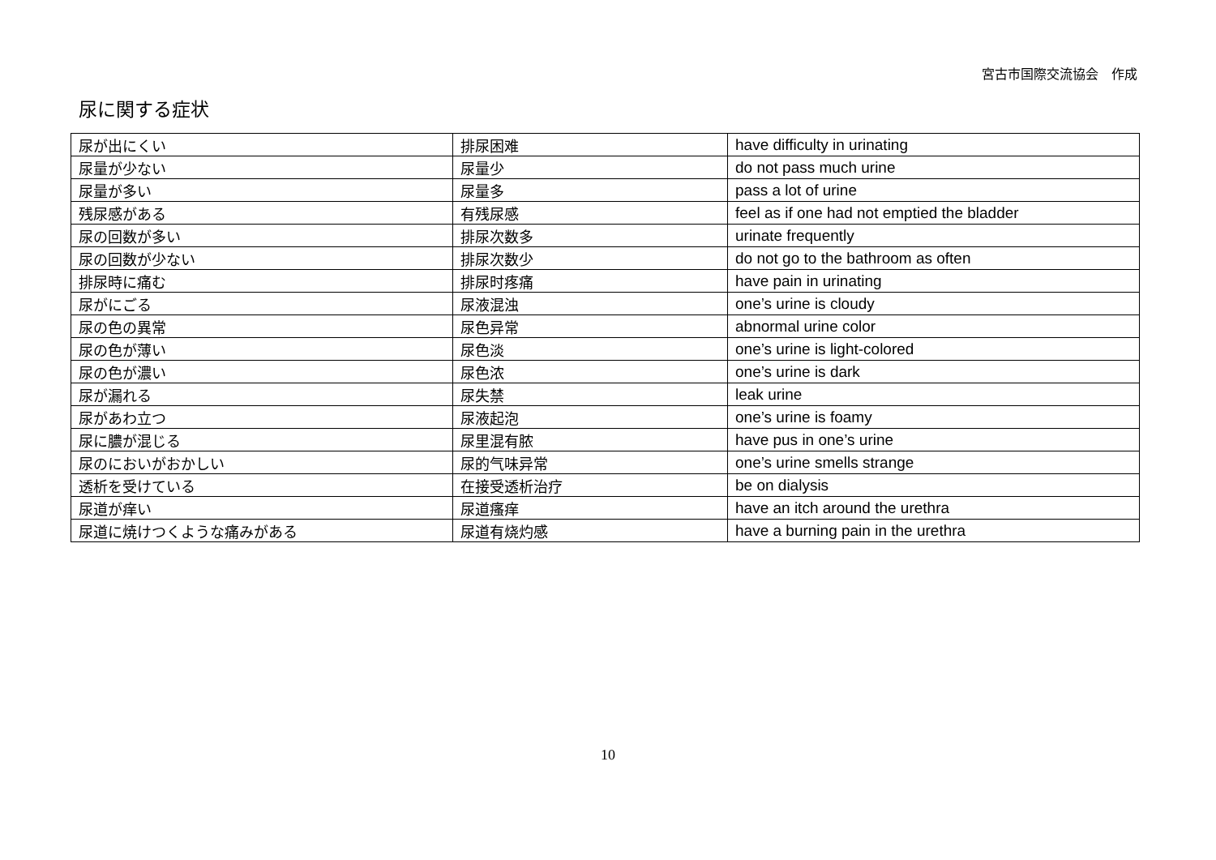宮古市国際交流協会　作成
尿に関する症状
| 尿が出にくい | 排尿困难 | have difficulty in urinating |
| 尿量が少ない | 尿量少 | do not pass much urine |
| 尿量が多い | 尿量多 | pass a lot of urine |
| 残尿感がある | 有残尿感 | feel as if one had not emptied the bladder |
| 尿の回数が多い | 排尿次数多 | urinate frequently |
| 尿の回数が少ない | 排尿次数少 | do not go to the bathroom as often |
| 排尿時に痛む | 排尿时疼痛 | have pain in urinating |
| 尿がにごる | 尿液混浊 | one’s urine is cloudy |
| 尿の色の異常 | 尿色异常 | abnormal urine color |
| 尿の色が薄い | 尿色淡 | one’s urine is light-colored |
| 尿の色が濃い | 尿色浓 | one’s urine is dark |
| 尿が漏れる | 尿失禁 | leak urine |
| 尿があわ立つ | 尿液起泡 | one’s urine is foamy |
| 尿に膿が混じる | 尿里混有脓 | have pus in one’s urine |
| 尿のにおいがおかしい | 尿的气味异常 | one’s urine smells strange |
| 透析を受けている | 在接受透析治疗 | be on dialysis |
| 尿道が痒い | 尿道瘙痒 | have an itch around the urethra |
| 尿道に焼けつくような痛みがある | 尿道有烧灼感 | have a burning pain in the urethra |
10